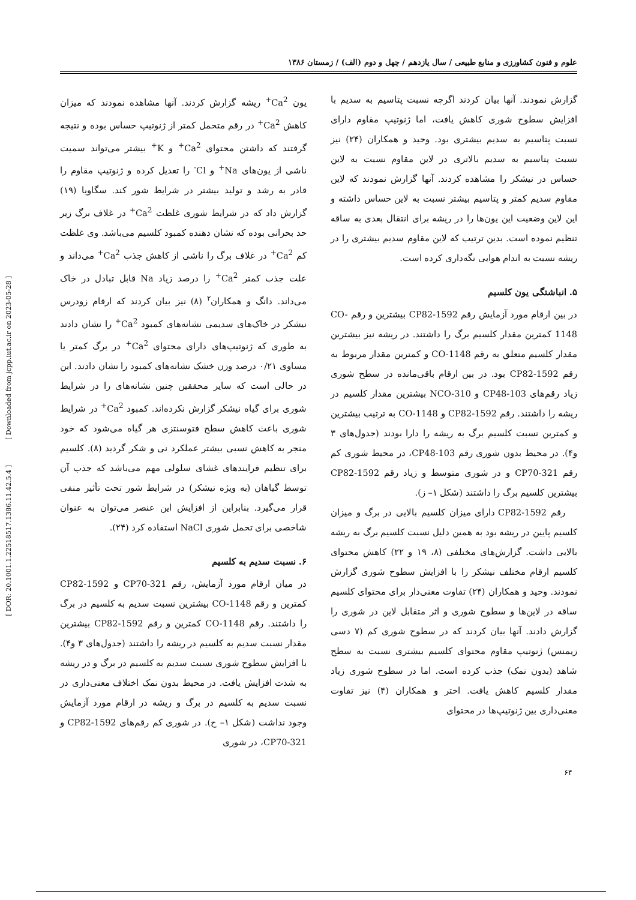[ DOR: 20.1001.1.22518517.1386.11.42.5.4 ] [ Downloaded from jcpp.iut.ac.ir on 2023-05-28 ]
علوم و فنون کشاورزی و منابع طبیعی / سال یازدهم / چهل و دوم (الف) / زمستان ۱۳۸۶
گزارش نمودند. آنها بیان کردند اگرچه نسبت پتاسیم به سدیم با افزایش سطوح شوری کاهش یافت، اما ژنوتیپ مقاوم دارای نسبت پتاسیم به سدیم بیشتری بود. وحید و همکاران (۲۴) نیز نسبت پتاسیم به سدیم بالاتری در لاین مقاوم نسبت به لاین حساس در نیشکر را مشاهده کردند. آنها گزارش نمودند که لاین مقاوم سدیم کمتر و پتاسیم بیشتر نسبت به لاین حساس داشته و این لاین وضعیت این یون‌ها را در ریشه برای انتقال بعدی به ساقه تنظیم نموده است. بدین ترتیب که لاین مقاوم سدیم بیشتری را در ریشه نسبت به اندام هوایی نگه‌داری کرده است.
۵. انباشتگی یون کلسیم
در بین ارقام مورد آزمایش رقم CP82-1592 بیشترین و رقم CO-1148 کمترین مقدار کلسیم برگ را داشتند. در ریشه نیز بیشترین مقدار کلسیم متعلق به رقم CO-1148 و کمترین مقدار مربوط به رقم CP82-1592 بود. در بین ارقام باقی‌مانده در سطح شوری زیاد رقم‌های CP48-103 و NCO-310 بیشترین مقدار کلسیم در ریشه را داشتند. رقم CP82-1592 و CO-1148 به ترتیب بیشترین و کمترین نسبت کلسیم برگ به ریشه را دارا بودند (جدول‌های ۳ و۴). در محیط بدون شوری رقم CP48-103، در محیط شوری کم رقم CP70-321 و در شوری متوسط و زیاد رقم CP82-1592 بیشترین کلسیم برگ را داشتند (شکل ۱– ز).
رقم CP82-1592 دارای میزان کلسیم بالایی در برگ و میزان کلسیم پایین در ریشه بود به همین دلیل نسبت کلسیم برگ به ریشه بالایی داشت. گزارش‌های مختلفی (۸، ۱۹ و ۲۲) کاهش محتوای کلسیم ارقام مختلف نیشکر را با افزایش سطوح شوری گزارش نمودند. وحید و همکاران (۲۴) تفاوت معنی‌دار برای محتوای کلسیم ساقه در لاین‌ها و سطوح شوری و اثر متقابل لاین در شوری را گزارش دادند. آنها بیان کردند که در سطوح شوری کم (۷ دسی زیمنس) ژنوتیپ مقاوم محتوای کلسیم بیشتری نسبت به سطح شاهد (بدون نمک) جذب کرده است. اما در سطوح شوری زیاد مقدار کلسیم کاهش یافت. اختر و همکاران (۴) نیز تفاوت معنی‌داری بین ژنوتیپ‌ها در محتوای
یون Ca<sup>2+</sup> ریشه گزارش کردند. آنها مشاهده نمودند که میزان کاهش Ca<sup>2+</sup> در رقم متحمل کمتر از ژنوتیپ حساس بوده و نتیجه گرفتند که داشتن محتوای Ca<sup>2+</sup> و K<sup>+</sup> بیشتر می‌تواند سمیت ناشی از یون‌های Na<sup>+</sup> و Cl<sup>-</sup> را تعدیل کرده و ژنوتیپ مقاوم را قادر به رشد و تولید بیشتر در شرایط شور کند. سگاویا (۱۹) گزارش داد که در شرایط شوری غلظت Ca<sup>2+</sup> در غلاف برگ زیر حد بحرانی بوده که نشان دهنده کمبود کلسیم می‌باشد. وی غلظت کم Ca<sup>2+</sup> در غلاف برگ را ناشی از کاهش جذب Ca<sup>2+</sup> می‌داند و علت جذب کمتر Ca<sup>2+</sup> را درصد زیاد Na قابل تبادل در خاک می‌داند. دانگ و همکاران<sup>۲</sup> (۸) نیز بیان کردند که ارقام زودرس نیشکر در خاک‌های سدیمی نشانه‌های کمبود Ca<sup>2+</sup> را نشان دادند به طوری که ژنوتیپ‌های دارای محتوای Ca<sup>2+</sup> در برگ کمتر یا مساوی ۰/۲۱ درصد وزن خشک نشانه‌های کمبود را نشان دادند. این در حالی است که سایر محققین چنین نشانه‌های را در شرایط شوری برای گیاه نیشکر گزارش نکرده‌اند. کمبود Ca<sup>2+</sup> در شرایط شوری باعث کاهش سطح فتوسنتزی هر گیاه می‌شود که خود منجر به کاهش نسبی بیشتر عملکرد نی و شکر گردید (۸). کلسیم برای تنظیم فرایندهای غشای سلولی مهم می‌باشد که جذب آن توسط گیاهان (به ویژه نیشکر) در شرایط شور تحت تأثیر منفی قرار می‌گیرد. بنابراین از افزایش این عنصر می‌توان به عنوان شاخصی برای تحمل شوری NaCl استفاده کرد (۲۴).
۶. نسبت سدیم به کلسیم
در میان ارقام مورد آزمایش، رقم CP70-321 و CP82-1592 کمترین و رقم CO-1148 بیشترین نسبت سدیم به کلسیم در برگ را داشتند. رقم CO-1148 کمترین و رقم CP82-1592 بیشترین مقدار نسبت سدیم به کلسیم در ریشه را داشتند (جدول‌های ۳ و۴). با افزایش سطوح شوری نسبت سدیم به کلسیم در برگ و در ریشه به شدت افزایش یافت. در محیط بدون نمک اختلاف معنی‌داری در نسبت سدیم به کلسیم در برگ و ریشه در ارقام مورد آزمایش وجود نداشت (شکل ۱– ح). در شوری کم رقم‌های CP82-1592 و CP70-321، در شوری
۶۴